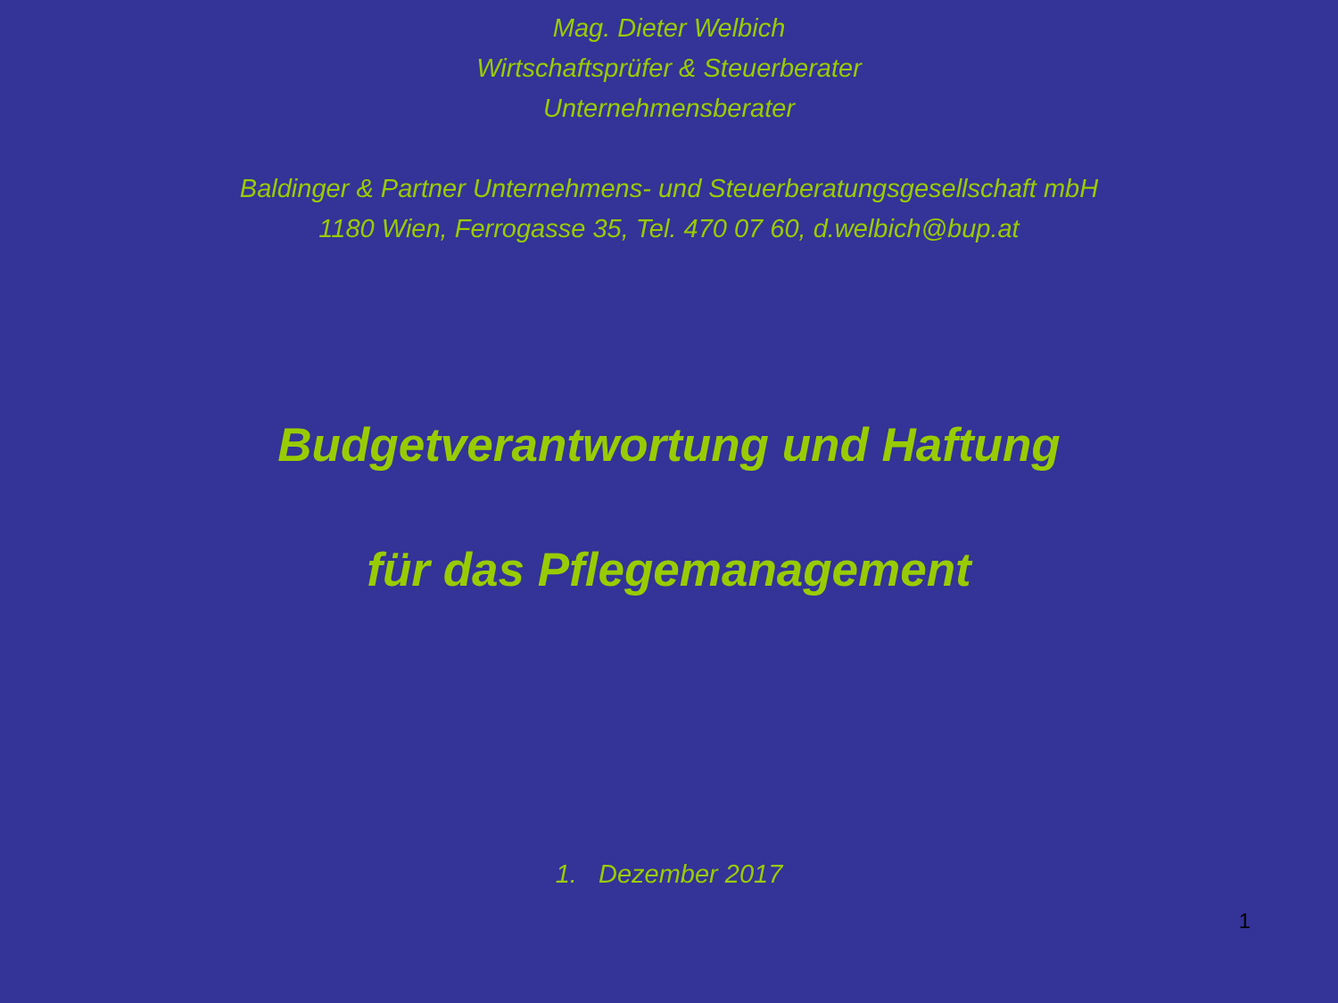Mag. Dieter Welbich
Wirtschaftsprüfer & Steuerberater
Unternehmensberater
Baldinger & Partner Unternehmens- und Steuerberatungsgesellschaft mbH
1180 Wien, Ferrogasse 35, Tel. 470 07 60, d.welbich@bup.at
Budgetverantwortung und Haftung
für das Pflegemanagement
1. Dezember 2017
1